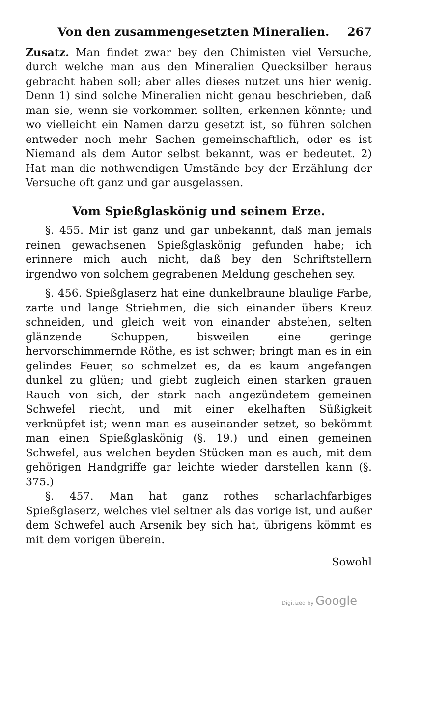Von den zusammengesetzten Mineralien. 267
Zusatz. Man findet zwar bey den Chimisten viel Versuche, durch welche man aus den Mineralien Quecksilber heraus gebracht haben soll; aber alles dieses nutzet uns hier wenig. Denn 1) sind solche Mineralien nicht genau beschrieben, daß man sie, wenn sie vorkommen sollten, erkennen könnte; und wo vielleicht ein Namen darzu gesetzt ist, so führen solchen entweder noch mehr Sachen gemeinschaftlich, oder es ist Niemand als dem Autor selbst bekannt, was er bedeutet. 2) Hat man die nothwendigen Umstände bey der Erzählung der Versuche oft ganz und gar ausgelassen.
Vom Spießglaskönig und seinem Erze.
§. 455. Mir ist ganz und gar unbekannt, daß man jemals reinen gewachsenen Spießglaskönig gefunden habe; ich erinnere mich auch nicht, daß bey den Schriftstellern irgendwo von solchem gegrabenen Meldung geschehen sey.
§. 456. Spießglaserz hat eine dunkelbraune blaulige Farbe, zarte und lange Striehmen, die sich einander übers Kreuz schneiden, und gleich weit von einander abstehen, selten glänzende Schuppen, bisweilen eine geringe hervorschimmernde Röthe, es ist schwer; bringt man es in ein gelindes Feuer, so schmelzet es, da es kaum angefangen dunkel zu glüen; und giebt zugleich einen starken grauen Rauch von sich, der stark nach angezündetem gemeinen Schwefel riecht, und mit einer ekelhaften Süßigkeit verknüpfet ist; wenn man es auseinander setzet, so bekömmt man einen Spießglaskönig (§. 19.) und einen gemeinen Schwefel, aus welchen beyden Stücken man es auch, mit dem gehörigen Handgriffe gar leichte wieder darstellen kann (§. 375.)
§. 457. Man hat ganz rothes scharlachfarbiges Spießglaserz, welches viel seltner als das vorige ist, und außer dem Schwefel auch Arsenik bey sich hat, übrigens kömmt es mit dem vorigen überein.
Sowohl
Digitized by Google